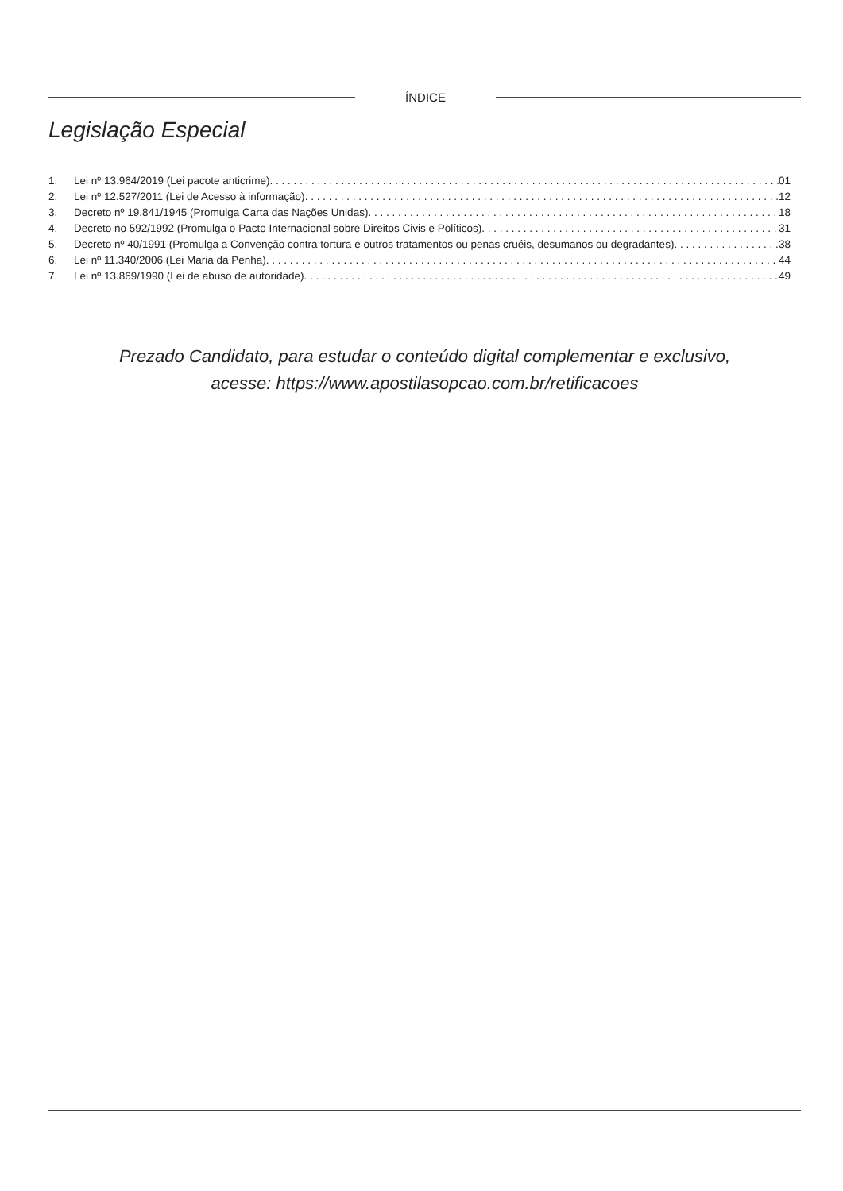ÍNDICE
Legislação Especial
1. Lei nº 13.964/2019 (Lei pacote anticrime) 01
2. Lei nº 12.527/2011 (Lei de Acesso à informação) 12
3. Decreto nº 19.841/1945 (Promulga Carta das Nações Unidas) 18
4. Decreto no 592/1992 (Promulga o Pacto Internacional sobre Direitos Civis e Políticos) 31
5. Decreto nº 40/1991 (Promulga a Convenção contra tortura e outros tratamentos ou penas cruéis, desumanos ou degradantes) 38
6. Lei nº 11.340/2006 (Lei Maria da Penha) 44
7. Lei nº 13.869/1990 (Lei de abuso de autoridade) 49
Prezado Candidato, para estudar o conteúdo digital complementar e exclusivo,
acesse: https://www.apostilasopcao.com.br/retificacoes